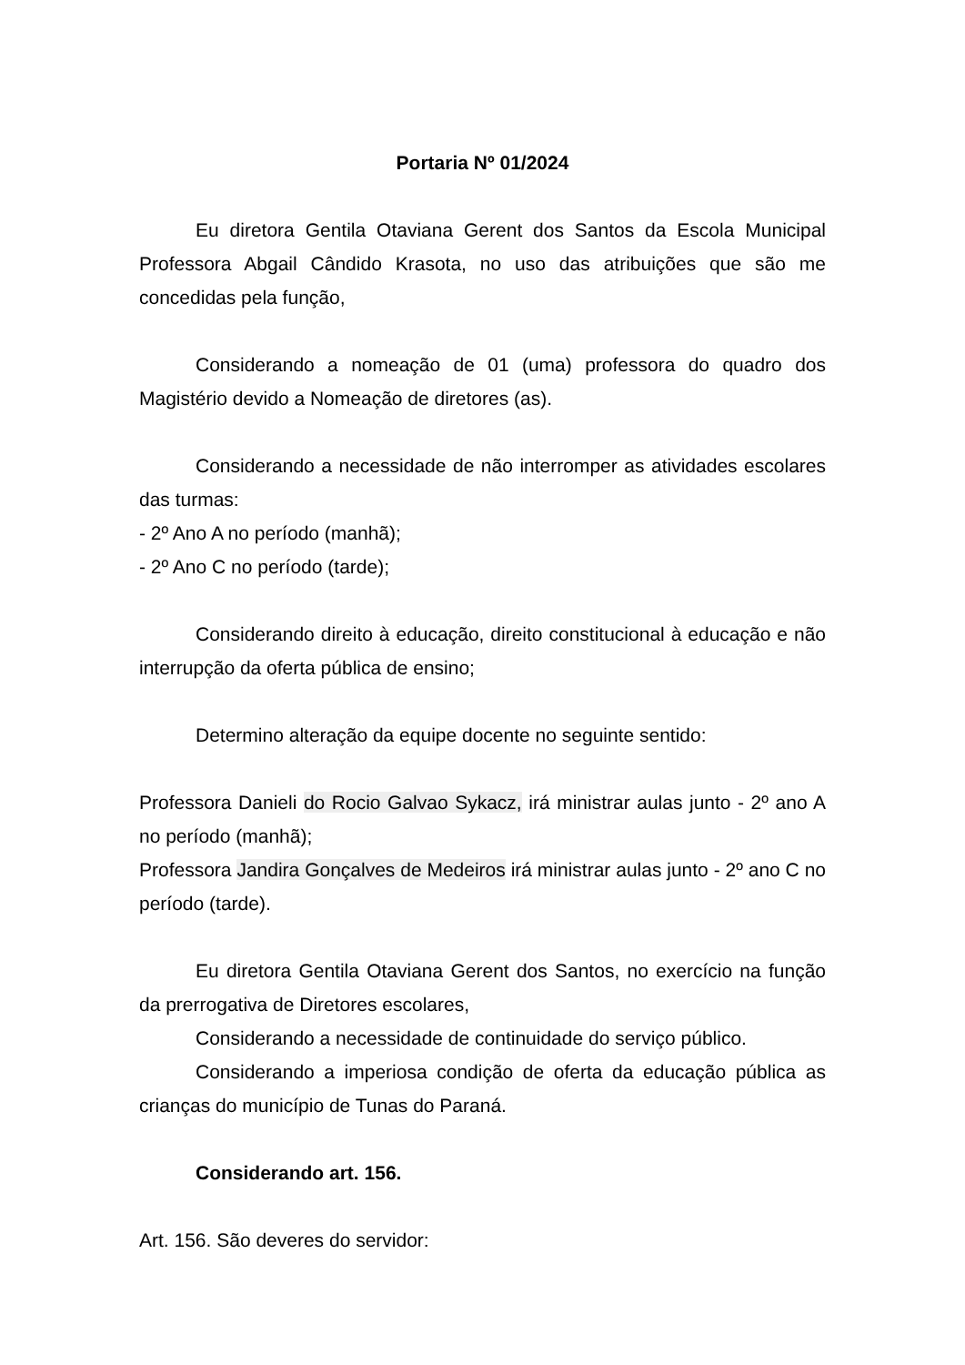Portaria Nº 01/2024
Eu diretora Gentila Otaviana Gerent dos Santos da Escola Municipal Professora Abgail Cândido Krasota, no uso das atribuições que são me concedidas pela função,
Considerando a nomeação de 01 (uma) professora do quadro dos Magistério devido a Nomeação de diretores (as).
Considerando a necessidade de não interromper as atividades escolares das turmas:
- 2º Ano A no período (manhã);
- 2º Ano C no período (tarde);
Considerando direito à educação, direito constitucional à educação e não interrupção da oferta pública de ensino;
Determino alteração da equipe docente no seguinte sentido:
Professora Danieli do Rocio Galvao Sykacz, irá ministrar aulas junto - 2º ano A no período (manhã);
Professora Jandira Gonçalves de Medeiros irá ministrar aulas junto - 2º ano C no período (tarde).
Eu diretora Gentila Otaviana Gerent dos Santos, no exercício na função da prerrogativa de Diretores escolares,
Considerando a necessidade de continuidade do serviço público.
Considerando a imperiosa condição de oferta da educação pública as crianças do município de Tunas do Paraná.
Considerando art. 156.
Art. 156. São deveres do servidor: